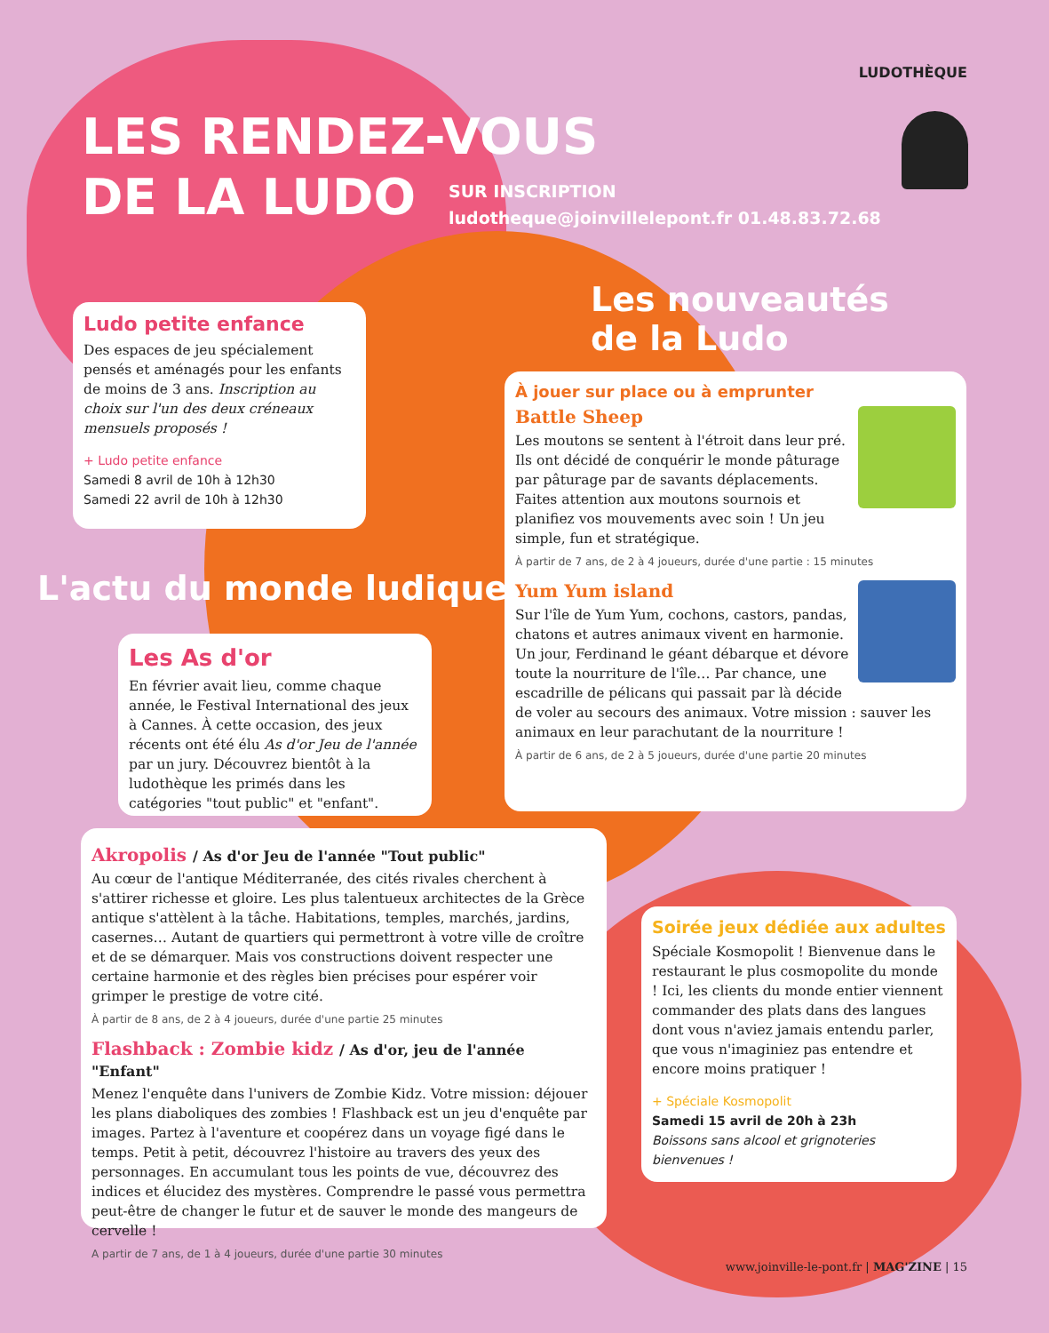LUDOTHÈQUE
LES RENDEZ-VOUS
DE LA LUDO
SUR INSCRIPTION
ludotheque@joinvillelepont.fr 01.48.83.72.68
Les nouveautés
de la Ludo
L'actu du monde ludique
Ludo petite enfance
Des espaces de jeu spécialement pensés et aménagés pour les enfants de moins de 3 ans. Inscription au choix sur l'un des deux créneaux mensuels proposés !
+ Ludo petite enfance
Samedi 8 avril de 10h à 12h30
Samedi 22 avril de 10h à 12h30
À jouer sur place ou à emprunter
Battle Sheep
Les moutons se sentent à l'étroit dans leur pré. Ils ont décidé de conquérir le monde pâturage par pâturage par de savants déplacements. Faites attention aux moutons sournois et planifiez vos mouvements avec soin ! Un jeu simple, fun et stratégique.
À partir de 7 ans, de 2 à 4 joueurs, durée d'une partie : 15 minutes
Yum Yum island
Sur l'île de Yum Yum, cochons, castors, pandas, chatons et autres animaux vivent en harmonie. Un jour, Ferdinand le géant débarque et dévore toute la nourriture de l'île… Par chance, une escadrille de pélicans qui passait par là décide de voler au secours des animaux. Votre mission : sauver les animaux en leur parachutant de la nourriture !
À partir de 6 ans, de 2 à 5 joueurs, durée d'une partie 20 minutes
Les As d'or
En février avait lieu, comme chaque année, le Festival International des jeux à Cannes. À cette occasion, des jeux récents ont été élu As d'or Jeu de l'année par un jury. Découvrez bientôt à la ludothèque les primés dans les catégories "tout public" et "enfant".
Akropolis / As d'or Jeu de l'année "Tout public"
Au cœur de l'antique Méditerranée, des cités rivales cherchent à s'attirer richesse et gloire. Les plus talentueux architectes de la Grèce antique s'attèlent à la tâche. Habitations, temples, marchés, jardins, casernes… Autant de quartiers qui permettront à votre ville de croître et de se démarquer. Mais vos constructions doivent respecter une certaine harmonie et des règles bien précises pour espérer voir grimper le prestige de votre cité.
À partir de 8 ans, de 2 à 4 joueurs, durée d'une partie 25 minutes
Flashback : Zombie kidz / As d'or, jeu de l'année "Enfant"
Menez l'enquête dans l'univers de Zombie Kidz. Votre mission: déjouer les plans diaboliques des zombies ! Flashback est un jeu d'enquête par images. Partez à l'aventure et coopérez dans un voyage figé dans le temps. Petit à petit, découvrez l'histoire au travers des yeux des personnages. En accumulant tous les points de vue, découvrez des indices et élucidez des mystères. Comprendre le passé vous permettra peut-être de changer le futur et de sauver le monde des mangeurs de cervelle !
A partir de 7 ans, de 1 à 4 joueurs, durée d'une partie 30 minutes
Soirée jeux dédiée aux adultes
Spéciale Kosmopolit ! Bienvenue dans le restaurant le plus cosmopolite du monde ! Ici, les clients du monde entier viennent commander des plats dans des langues dont vous n'aviez jamais entendu parler, que vous n'imaginiez pas entendre et encore moins pratiquer !
+ Spéciale Kosmopolit
Samedi 15 avril de 20h à 23h
Boissons sans alcool et grignoteries bienvenues !
www.joinville-le-pont.fr | MAG'ZINE | 15